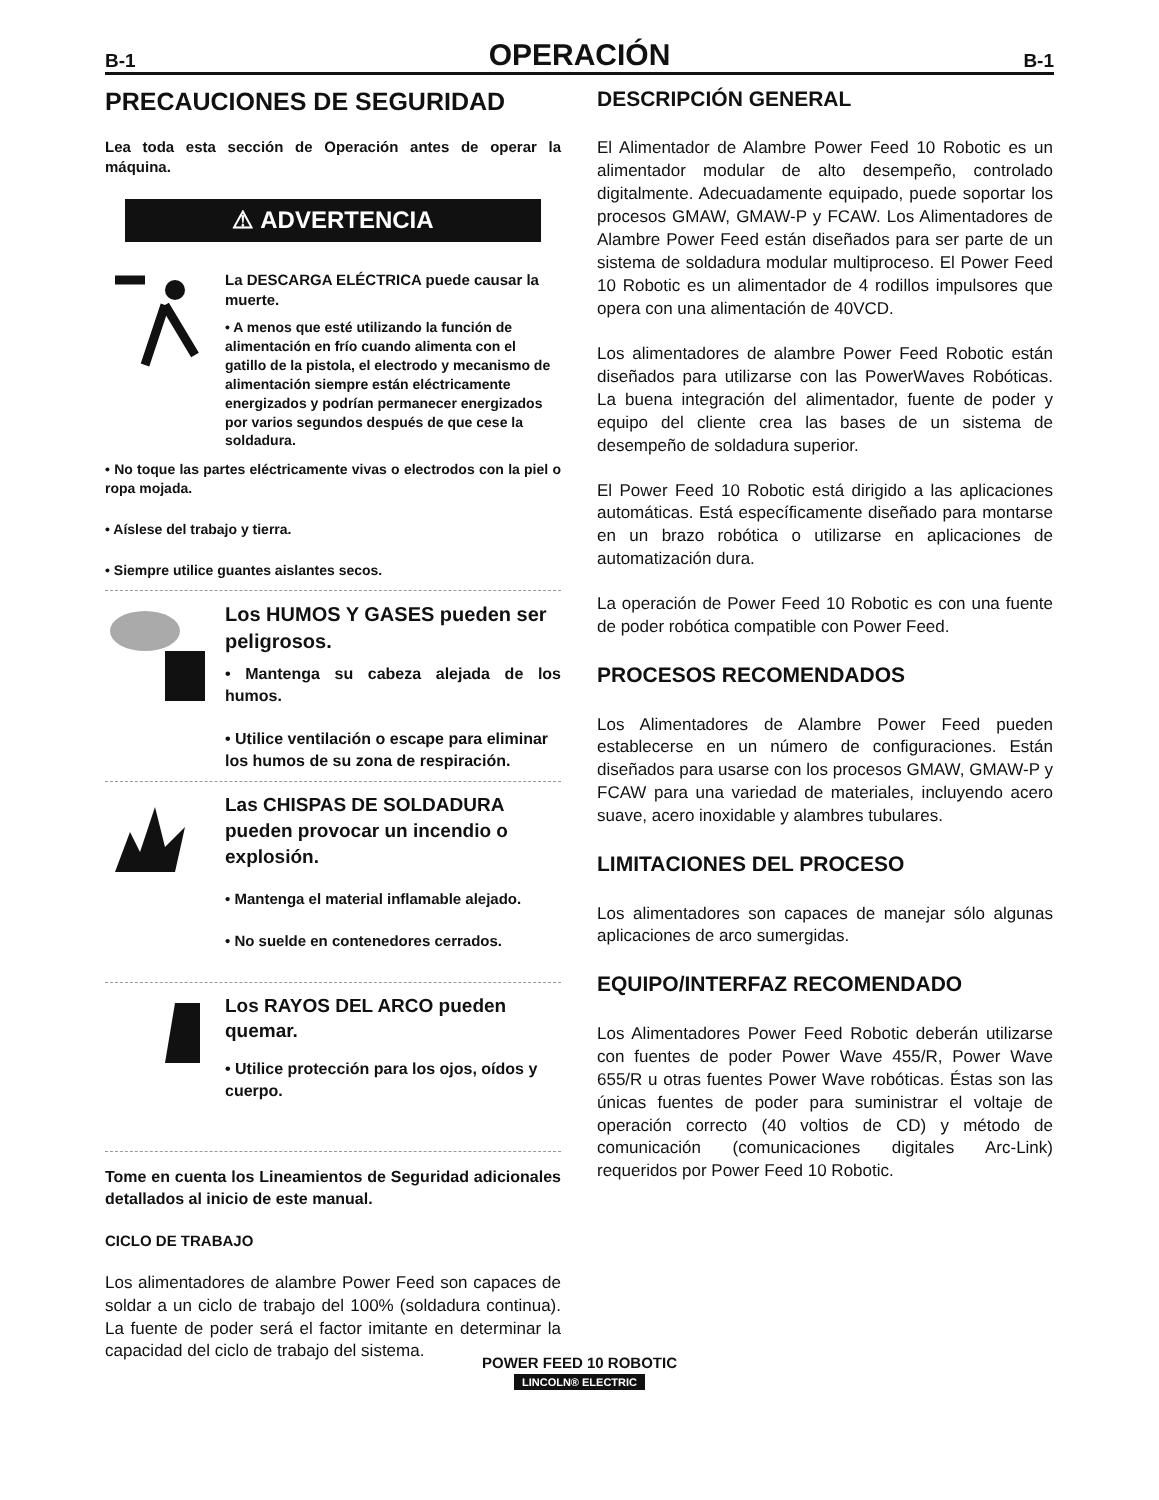B-1 OPERACIÓN B-1
PRECAUCIONES DE SEGURIDAD
Lea toda esta sección de Operación antes de operar la máquina.
⚠ ADVERTENCIA
La DESCARGA ELÉCTRICA puede causar la muerte.
• A menos que esté utilizando la función de alimentación en frío cuando alimenta con el gatillo de la pistola, el electrodo y mecanismo de alimentación siempre están eléctricamente energizados y podrían permanecer energizados por varios segundos después de que cese la soldadura.
• No toque las partes eléctricamente vivas o electrodos con la piel o ropa mojada.
• Aíslese del trabajo y tierra.
• Siempre utilice guantes aislantes secos.
Los HUMOS Y GASES pueden ser peligrosos.
• Mantenga su cabeza alejada de los humos.
• Utilice ventilación o escape para eliminar los humos de su zona de respiración.
Las CHISPAS DE SOLDADURA pueden provocar un incendio o explosión.
• Mantenga el material inflamable alejado.
• No suelde en contenedores cerrados.
Los RAYOS DEL ARCO pueden quemar.
• Utilice protección para los ojos, oídos y cuerpo.
Tome en cuenta los Lineamientos de Seguridad adicionales detallados al inicio de este manual.
CICLO DE TRABAJO
Los alimentadores de alambre Power Feed son capaces de soldar a un ciclo de trabajo del 100% (soldadura continua). La fuente de poder será el factor imitante en determinar la capacidad del ciclo de trabajo del sistema.
DESCRIPCIÓN GENERAL
El Alimentador de Alambre Power Feed 10 Robotic es un alimentador modular de alto desempeño, controlado digitalmente. Adecuadamente equipado, puede soportar los procesos GMAW, GMAW-P y FCAW. Los Alimentadores de Alambre Power Feed están diseñados para ser parte de un sistema de soldadura modular multiproceso. El Power Feed 10 Robotic es un alimentador de 4 rodillos impulsores que opera con una alimentación de 40VCD.
Los alimentadores de alambre Power Feed Robotic están diseñados para utilizarse con las PowerWaves Robóticas. La buena integración del alimentador, fuente de poder y equipo del cliente crea las bases de un sistema de desempeño de soldadura superior.
El Power Feed 10 Robotic está dirigido a las aplicaciones automáticas. Está específicamente diseñado para montarse en un brazo robótica o utilizarse en aplicaciones de automatización dura.
La operación de Power Feed 10 Robotic es con una fuente de poder robótica compatible con Power Feed.
PROCESOS RECOMENDADOS
Los Alimentadores de Alambre Power Feed pueden establecerse en un número de configuraciones. Están diseñados para usarse con los procesos GMAW, GMAW-P y FCAW para una variedad de materiales, incluyendo acero suave, acero inoxidable y alambres tubulares.
LIMITACIONES DEL PROCESO
Los alimentadores son capaces de manejar sólo algunas aplicaciones de arco sumergidas.
EQUIPO/INTERFAZ RECOMENDADO
Los Alimentadores Power Feed Robotic deberán utilizarse con fuentes de poder Power Wave 455/R, Power Wave 655/R u otras fuentes Power Wave robóticas. Éstas son las únicas fuentes de poder para suministrar el voltaje de operación correcto (40 voltios de CD) y método de comunicación (comunicaciones digitales Arc-Link) requeridos por Power Feed 10 Robotic.
POWER FEED 10 ROBOTIC
LINCOLN® ELECTRIC